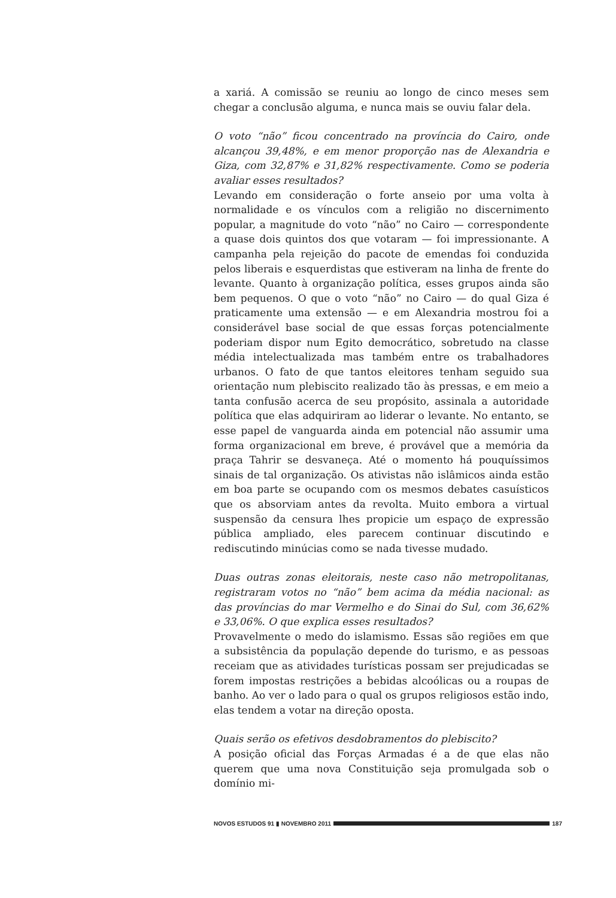a xariá. A comissão se reuniu ao longo de cinco meses sem chegar a conclusão alguma, e nunca mais se ouviu falar dela.
O voto “não” ficou concentrado na província do Cairo, onde alcançou 39,48%, e em menor proporção nas de Alexandria e Giza, com 32,87% e 31,82% respectivamente. Como se poderia avaliar esses resultados?
Levando em consideração o forte anseio por uma volta à normalidade e os vínculos com a religião no discernimento popular, a magnitude do voto “não” no Cairo — correspondente a quase dois quintos dos que votaram — foi impressionante. A campanha pela rejeição do pacote de emendas foi conduzida pelos liberais e esquerdistas que estiveram na linha de frente do levante. Quanto à organização política, esses grupos ainda são bem pequenos. O que o voto “não” no Cairo — do qual Giza é praticamente uma extensão — e em Alexandria mostrou foi a considerável base social de que essas forças potencialmente poderiam dispor num Egito democrático, sobretudo na classe média intelectualizada mas também entre os trabalhadores urbanos. O fato de que tantos eleitores tenham seguido sua orientação num plebiscito realizado tão às pressas, e em meio a tanta confusão acerca de seu propósito, assinala a autoridade política que elas adquiriram ao liderar o levante. No entanto, se esse papel de vanguarda ainda em potencial não assumir uma forma organizacional em breve, é provável que a memória da praça Tahrir se desvaneça. Até o momento há pouquíssimos sinais de tal organização. Os ativistas não islâmicos ainda estão em boa parte se ocupando com os mesmos debates casuísticos que os absorviam antes da revolta. Muito embora a virtual suspensão da censura lhes propicie um espaço de expressão pública ampliado, eles parecem continuar discutindo e rediscutindo minúcias como se nada tivesse mudado.
Duas outras zonas eleitorais, neste caso não metropolitanas, registraram votos no “não” bem acima da média nacional: as das províncias do mar Vermelho e do Sinai do Sul, com 36,62% e 33,06%. O que explica esses resultados?
Provavelmente o medo do islamismo. Essas são regiões em que a subsistência da população depende do turismo, e as pessoas receiam que as atividades turísticas possam ser prejudicadas se forem impostas restrições a bebidas alcoólicas ou a roupas de banho. Ao ver o lado para o qual os grupos religiosos estão indo, elas tendem a votar na direção oposta.
Quais serão os efetivos desdobramentos do plebiscito?
A posição oficial das Forças Armadas é a de que elas não querem que uma nova Constituição seja promulgada sob o domínio mi-
NOVOS ESTUDOS 91 ▮ NOVEMBRO 2011 187